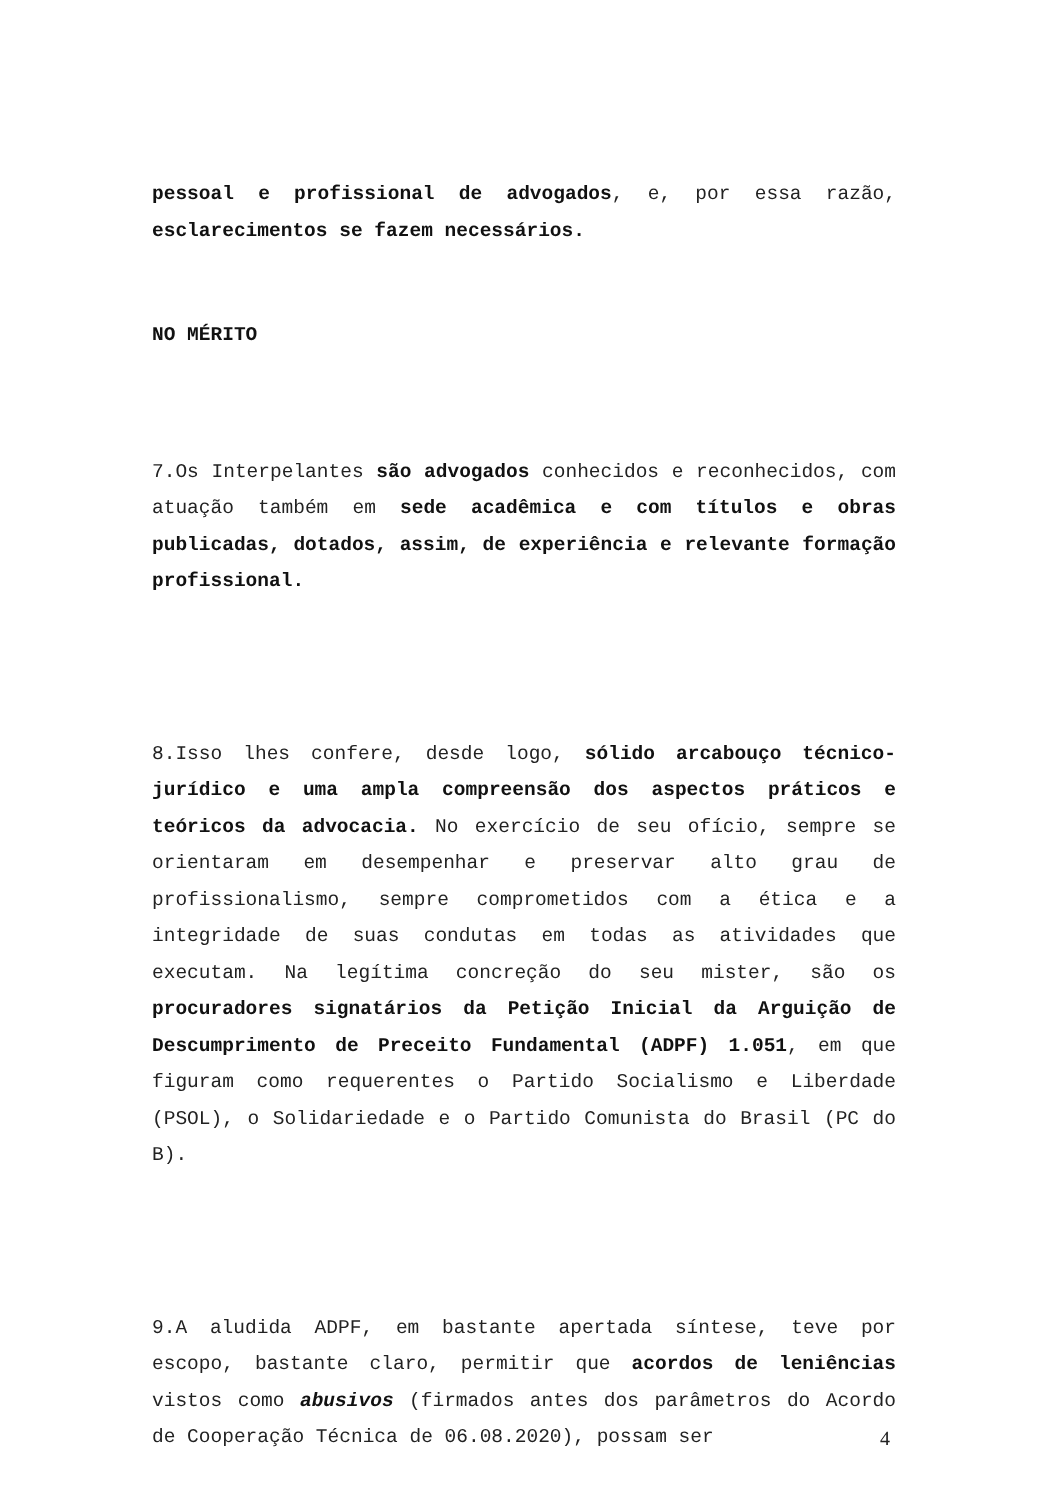pessoal e profissional de advogados, e, por essa razão, esclarecimentos se fazem necessários.
NO MÉRITO
7.Os Interpelantes são advogados conhecidos e reconhecidos, com atuação também em sede acadêmica e com títulos e obras publicadas, dotados, assim, de experiência e relevante formação profissional.
8.Isso lhes confere, desde logo, sólido arcabouço técnico-jurídico e uma ampla compreensão dos aspectos práticos e teóricos da advocacia. No exercício de seu ofício, sempre se orientaram em desempenhar e preservar alto grau de profissionalismo, sempre comprometidos com a ética e a integridade de suas condutas em todas as atividades que executam. Na legítima concreção do seu mister, são os procuradores signatários da Petição Inicial da Arguição de Descumprimento de Preceito Fundamental (ADPF) 1.051, em que figuram como requerentes o Partido Socialismo e Liberdade (PSOL), o Solidariedade e o Partido Comunista do Brasil (PC do B).
9.A aludida ADPF, em bastante apertada síntese, teve por escopo, bastante claro, permitir que acordos de leniências vistos como abusivos (firmados antes dos parâmetros do Acordo de Cooperação Técnica de 06.08.2020), possam ser
4